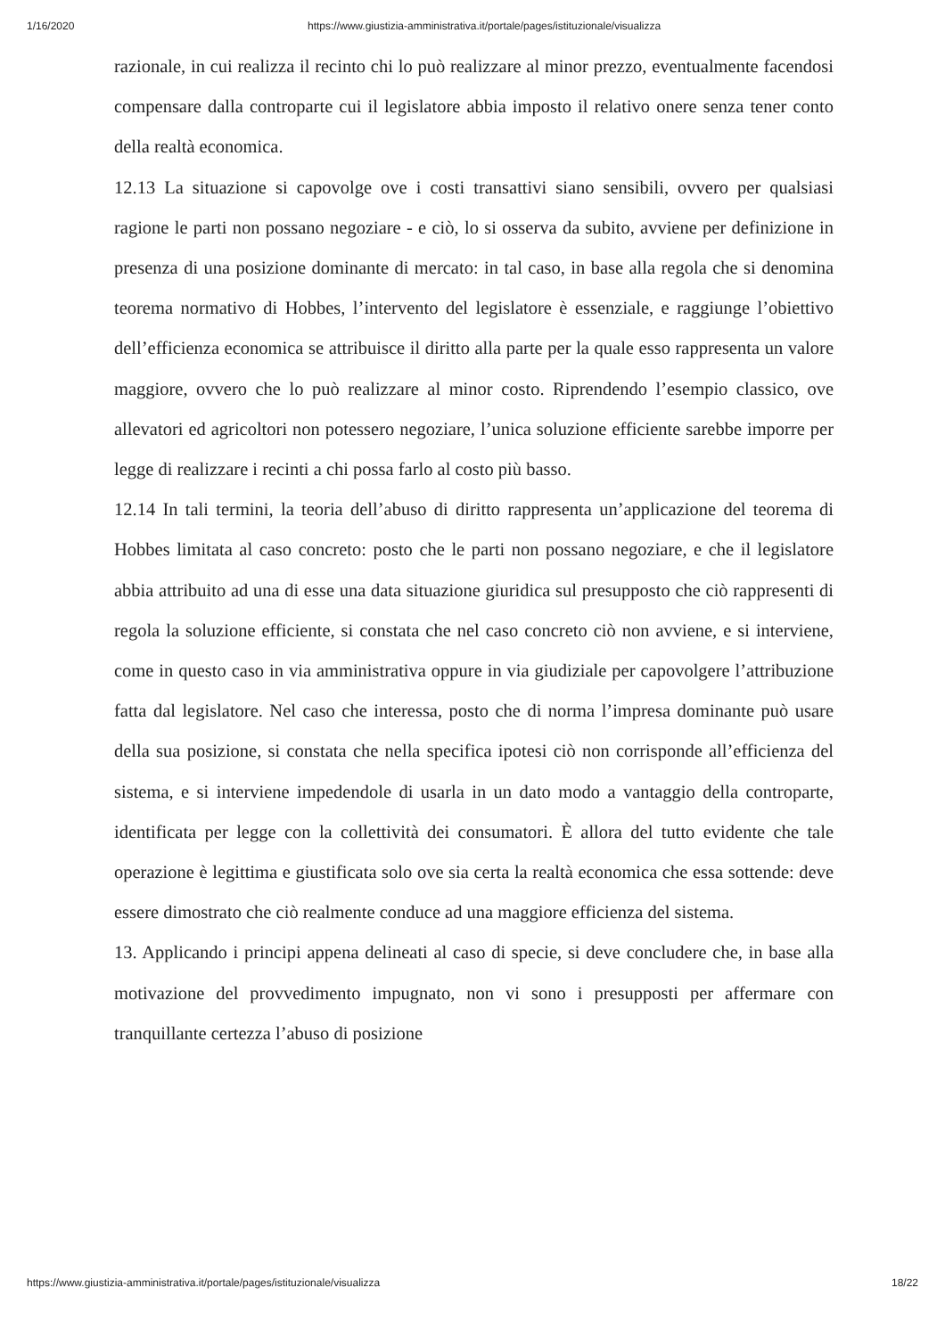1/16/2020 https://www.giustizia-amministrativa.it/portale/pages/istituzionale/visualizza
razionale, in cui realizza il recinto chi lo può realizzare al minor prezzo, eventualmente facendosi compensare dalla controparte cui il legislatore abbia imposto il relativo onere senza tener conto della realtà economica.
12.13 La situazione si capovolge ove i costi transattivi siano sensibili, ovvero per qualsiasi ragione le parti non possano negoziare - e ciò, lo si osserva da subito, avviene per definizione in presenza di una posizione dominante di mercato: in tal caso, in base alla regola che si denomina teorema normativo di Hobbes, l’intervento del legislatore è essenziale, e raggiunge l’obiettivo dell’efficienza economica se attribuisce il diritto alla parte per la quale esso rappresenta un valore maggiore, ovvero che lo può realizzare al minor costo. Riprendendo l’esempio classico, ove allevatori ed agricoltori non potessero negoziare, l’unica soluzione efficiente sarebbe imporre per legge di realizzare i recinti a chi possa farlo al costo più basso.
12.14 In tali termini, la teoria dell’abuso di diritto rappresenta un’applicazione del teorema di Hobbes limitata al caso concreto: posto che le parti non possano negoziare, e che il legislatore abbia attribuito ad una di esse una data situazione giuridica sul presupposto che ciò rappresenti di regola la soluzione efficiente, si constata che nel caso concreto ciò non avviene, e si interviene, come in questo caso in via amministrativa oppure in via giudiziale per capovolgere l’attribuzione fatta dal legislatore. Nel caso che interessa, posto che di norma l’impresa dominante può usare della sua posizione, si constata che nella specifica ipotesi ciò non corrisponde all’efficienza del sistema, e si interviene impedendole di usarla in un dato modo a vantaggio della controparte, identificata per legge con la collettività dei consumatori. È allora del tutto evidente che tale operazione è legittima e giustificata solo ove sia certa la realtà economica che essa sottende: deve essere dimostrato che ciò realmente conduce ad una maggiore efficienza del sistema.
13. Applicando i principi appena delineati al caso di specie, si deve concludere che, in base alla motivazione del provvedimento impugnato, non vi sono i presupposti per affermare con tranquillante certezza l’abuso di posizione
https://www.giustizia-amministrativa.it/portale/pages/istituzionale/visualizza 18/22